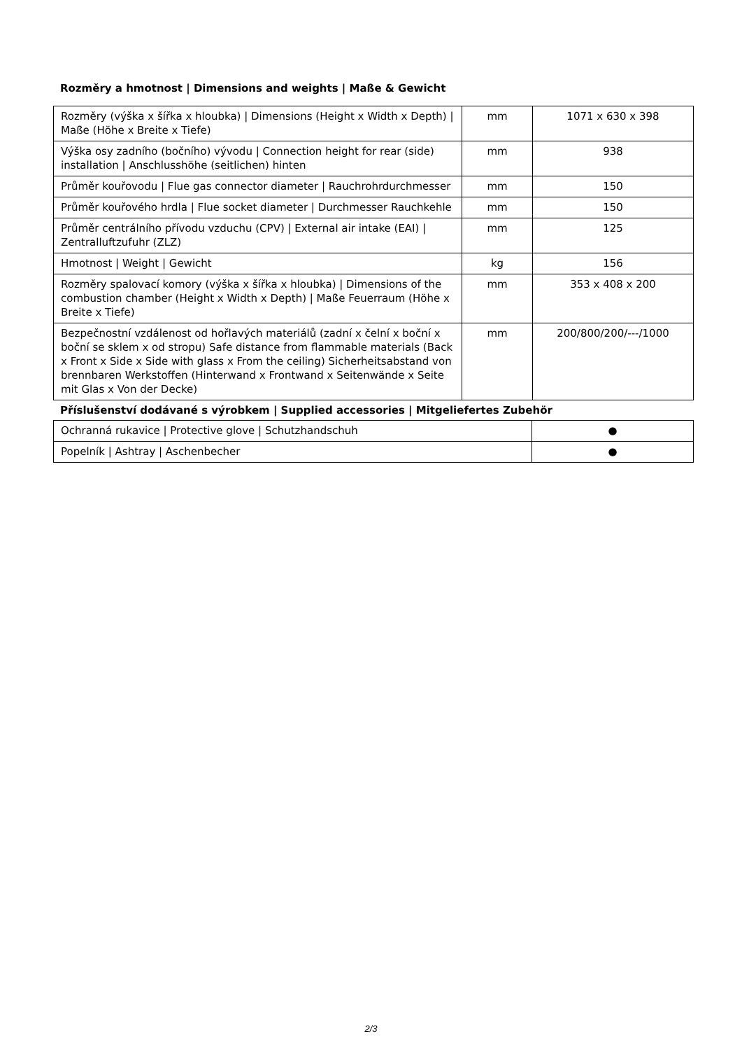Rozměry a hmotnost | Dimensions and weights | Maße & Gewicht
| Rozměry (výška x šířka x hloubka) / Dimensions (Height x Width x Depth) / Maße (Höhe x Breite x Tiefe) | mm | 1071 x 630 x 398 |
| Výška osy zadního (bočního) vývodu / Connection height for rear (side) installation / Anschlusshöhe (seitlichen) hinten | mm | 938 |
| Průměr kouřovodu / Flue gas connector diameter / Rauchrohrdurchmesser | mm | 150 |
| Průměr kouřového hrdla / Flue socket diameter / Durchmesser Rauchkehle | mm | 150 |
| Průměr centrálního přívodu vzduchu (CPV) / External air intake (EAI) / Zentralluftzufuhr (ZLZ) | mm | 125 |
| Hmotnost / Weight / Gewicht | kg | 156 |
| Rozměry spalovací komory (výška x šířka x hloubka) / Dimensions of the combustion chamber (Height x Width x Depth) / Maße Feuerraum (Höhe x Breite x Tiefe) | mm | 353 x 408 x 200 |
| Bezpečnostní vzdálenost od hořlavých materiálů (zadní x čelní x boční x boční se sklem x od stropu) Safe distance from flammable materials (Back x Front x Side x Side with glass x From the ceiling) Sicherheitsabstand von brennbaren Werkstoffen (Hinterwand x Frontwand x Seitenwände x Seite mit Glas x Von der Decke) | mm | 200/800/200/---/1000 |
Příslušenství dodávané s výrobkem | Supplied accessories | Mitgeliefertes Zubehör
| Ochranná rukavice / Protective glove / Schutzhandschuh | ● |
| Popelník / Ashtray / Aschenbecher | ● |
2/3